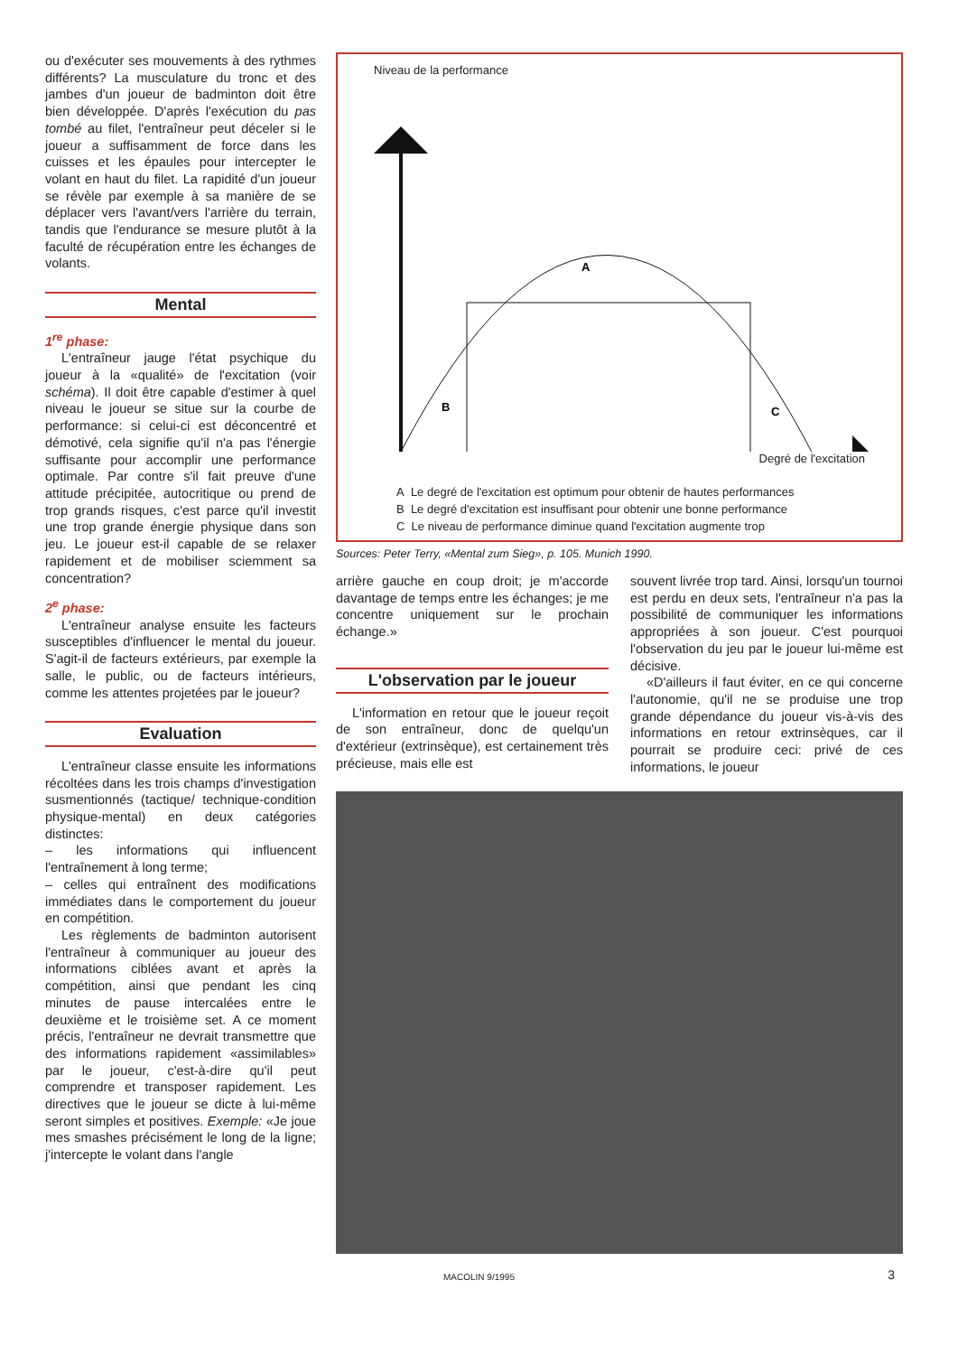ou d'exécuter ses mouvements à des rythmes différents? La musculature du tronc et des jambes d'un joueur de badminton doit être bien développée. D'après l'exécution du pas tombé au filet, l'entraîneur peut déceler si le joueur a suffisamment de force dans les cuisses et les épaules pour intercepter le volant en haut du filet. La rapidité d'un joueur se révèle par exemple à sa manière de se déplacer vers l'avant/vers l'arrière du terrain, tandis que l'endurance se mesure plutôt à la faculté de récupération entre les échanges de volants.
Mental
1<sup>re</sup> phase:
L'entraîneur jauge l'état psychique du joueur à la «qualité» de l'excitation (voir schéma). Il doit être capable d'estimer à quel niveau le joueur se situe sur la courbe de performance: si celui-ci est déconcentré et démotivé, cela signifie qu'il n'a pas l'énergie suffisante pour accomplir une performance optimale. Par contre s'il fait preuve d'une attitude précipitée, autocritique ou prend de trop grands risques, c'est parce qu'il investit une trop grande énergie physique dans son jeu. Le joueur est-il capable de se relaxer rapidement et de mobiliser sciemment sa concentration?
2<sup>e</sup> phase:
L'entraîneur analyse ensuite les facteurs susceptibles d'influencer le mental du joueur. S'agit-il de facteurs extérieurs, par exemple la salle, le public, ou de facteurs intérieurs, comme les attentes projetées par le joueur?
Evaluation
L'entraîneur classe ensuite les informations récoltées dans les trois champs d'investigation susmentionnés (tactique/ technique-condition physique-mental) en deux catégories distinctes:
– les informations qui influencent l'entraînement à long terme;
– celles qui entraînent des modifications immédiates dans le comportement du joueur en compétition.
Les règlements de badminton autorisent l'entraîneur à communiquer au joueur des informations ciblées avant et après la compétition, ainsi que pendant les cinq minutes de pause intercalées entre le deuxième et le troisième set. A ce moment précis, l'entraîneur ne devrait transmettre que des informations rapidement «assimilables» par le joueur, c'est-à-dire qu'il peut comprendre et transposer rapidement. Les directives que le joueur se dicte à lui-même seront simples et positives. Exemple: «Je joue mes smashes précisément le long de la ligne; j'intercepte le volant dans l'angle
Niveau de la performance
A
B
C
Degré de l'excitation
A Le degré de l'excitation est optimum pour obtenir de hautes performances
B Le degré d'excitation est insuffisant pour obtenir une bonne performance
C Le niveau de performance diminue quand l'excitation augmente trop
Sources: Peter Terry, «Mental zum Sieg», p. 105. Munich 1990.
arrière gauche en coup droit; je m'accorde davantage de temps entre les échanges; je me concentre uniquement sur le prochain échange.»
L'observation par le joueur
L'information en retour que le joueur reçoit de son entraîneur, donc de quelqu'un d'extérieur (extrinsèque), est certainement très précieuse, mais elle est
souvent livrée trop tard. Ainsi, lorsqu'un tournoi est perdu en deux sets, l'entraîneur n'a pas la possibilité de communiquer les informations appropriées à son joueur. C'est pourquoi l'observation du jeu par le joueur lui-même est décisive.
«D'ailleurs il faut éviter, en ce qui concerne l'autonomie, qu'il ne se produise une trop grande dépendance du joueur vis-à-vis des informations en retour extrinsèques, car il pourrait se produire ceci: privé de ces informations, le joueur
MACOLIN 9/1995 3